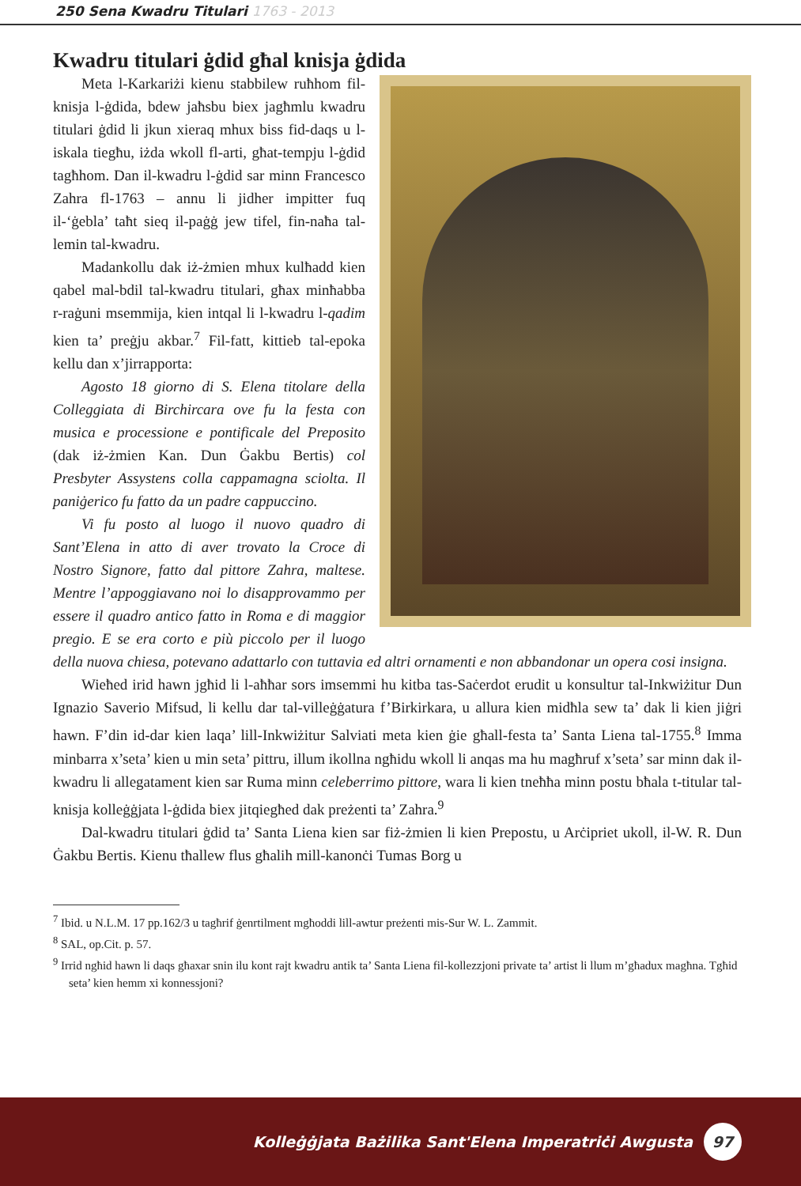250 Sena Kwadru Titulari 1763 - 2013
Kwadru titulari ġdid għal knisja ġdida
Meta l-Karkariżi kienu stabbilew ruħhom fil-knisja l-ġdida, bdew jaħsbu biex jagħmlu kwadru titulari ġdid li jkun xieraq mhux biss fid-daqs u l-iskala tiegħu, iżda wkoll fl-arti, għat-tempju l-ġdid tagħhom. Dan il-kwadru l-ġdid sar minn Francesco Zahra fl-1763 – annu li jidher impitter fuq il-‘ġebla’ taħt sieq il-paġġ jew tifel, fin-naħa tal-lemin tal-kwadru.
Madankollu dak iż-żmien mhux kulħadd kien qabel mal-bdil tal-kwadru titulari, għax minħabba r-raġuni msemmija, kien intqal li l-kwadru l-qadim kien ta’ preġju akbar.<sup>7</sup> Fil-fatt, kittieb tal-epoka kellu dan x’jirrapporta:
Agosto 18 giorno di S. Elena titolare della Colleggiata di Birchircara ove fu la festa con musica e processione e pontificale del Preposito (dak iż-żmien Kan. Dun Ġakbu Bertis) col Presbyter Assystens colla cappamagna sciolta. Il paniġerico fu fatto da un padre cappuccino.
Vi fu posto al luogo il nuovo quadro di Sant’Elena in atto di aver trovato la Croce di Nostro Signore, fatto dal pittore Zahra, maltese. Mentre l’appoggiavano noi lo disapprovammo per essere il quadro antico fatto in Roma e di maggior pregio. E se era corto e più piccolo per il luogo della nuova chiesa, potevano adattarlo con tuttavia ed altri ornamenti e non abbandonar un opera cosi insigna.
Wieħed irid hawn jgħid li l-aħħar sors imsemmi hu kitba tas-Saċerdot erudit u konsultur tal-Inkwiżitur Dun Ignazio Saverio Mifsud, li kellu dar tal-villeġġatura f’Birkirkara, u allura kien midħla sew ta’ dak li kien jiġri hawn. F’din id-dar kien laqa’ lill-Inkwiżitur Salviati meta kien ġie għall-festa ta’ Santa Liena tal-1755.<sup>8</sup> Imma minbarra x’seta’ kien u min seta’ pittru, illum ikollna ngħidu wkoll li anqas ma hu magħruf x’seta’ sar minn dak il-kwadru li allegatament kien sar Ruma minn celeberrimo pittore, wara li kien tneħħa minn postu bħala t-titular tal-knisja kolleġġjata l-ġdida biex jitqiegħed dak preżenti ta’ Zahra.<sup>9</sup>
Dal-kwadru titulari ġdid ta’ Santa Liena kien sar fiż-żmien li kien Prepostu, u Arċipriet ukoll, il-W. R. Dun Ġakbu Bertis. Kienu tħallew flus għalih mill-kanonċi Tumas Borg u
<sup>7</sup> Ibid. u N.L.M. 17 pp.162/3 u tagħrif ġenrtilment mgħoddi lill-awtur preżenti mis-Sur W. L. Zammit.
<sup>8</sup> SAL, op.Cit. p. 57.
<sup>9</sup> Irrid ngħid hawn li daqs għaxar snin ilu kont rajt kwadru antik ta’ Santa Liena fil-kollezzjoni private ta’ artist li llum m’għadux magħna. Tgħid seta’ kien hemm xi konnessjoni?
Kolleġġjata Bażilika Sant'Elena Imperatriċi Awgusta 97